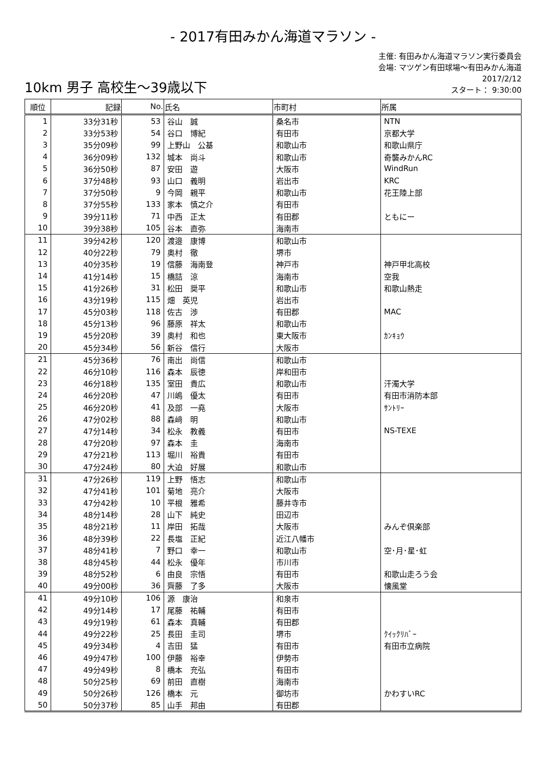- 2017有田みかん海道マラソン -
10km 男子 高校生～39歳以下
主催: 有田みかん海道マラソン実行委員会
会場: マツゲン有田球場～有田みかん海道
2017/2/12
スタート： 9:30:00
| 順位 | 記録 | No. | 氏名 | 市町村 | 所属 |
| --- | --- | --- | --- | --- | --- |
| 1 | 33分31秒 | 53 | 谷山 誠 | 桑名市 | NTN |
| 2 | 33分53秒 | 54 | 谷口 博紀 | 有田市 | 京都大学 |
| 3 | 35分09秒 | 99 | 上野山 公基 | 和歌山市 | 和歌山県庁 |
| 4 | 36分09秒 | 132 | 城本 尚斗 | 和歌山市 | 奇襲みかんRC |
| 5 | 36分50秒 | 87 | 安田 遊 | 大阪市 | WindRun |
| 6 | 37分48秒 | 93 | 山口 義明 | 岩出市 | KRC |
| 7 | 37分50秒 | 9 | 今岡 親平 | 和歌山市 | 花王陸上部 |
| 8 | 37分55秒 | 133 | 家本 慎之介 | 有田市 | |
| 9 | 39分11秒 | 71 | 中西 正太 | 有田郡 | ともにー |
| 10 | 39分38秒 | 105 | 谷本 直弥 | 海南市 | |
| 11 | 39分42秒 | 120 | 渡邉 康博 | 和歌山市 | |
| 12 | 40分22秒 | 79 | 奥村 徹 | 堺市 | |
| 13 | 40分35秒 | 19 | 信藤 海南登 | 神戸市 | 神戸甲北高校 |
| 14 | 41分14秒 | 15 | 橋詰 涼 | 海南市 | 空我 |
| 15 | 41分26秒 | 31 | 松田 奨平 | 和歌山市 | 和歌山熱走 |
| 16 | 43分19秒 | 115 | 畑 英児 | 岩出市 | |
| 17 | 45分03秒 | 118 | 佐古 渉 | 有田郡 | MAC |
| 18 | 45分13秒 | 96 | 藤原 祥太 | 和歌山市 | |
| 19 | 45分20秒 | 39 | 奥村 和也 | 東大阪市 | ｶﾝｷｮｳ |
| 20 | 45分34秒 | 56 | 新谷 信行 | 大阪市 | |
| 21 | 45分36秒 | 76 | 南出 尚信 | 和歌山市 | |
| 22 | 46分10秒 | 116 | 森本 辰徳 | 岸和田市 | |
| 23 | 46分18秒 | 135 | 室田 貴広 | 和歌山市 | 汗濁大学 |
| 24 | 46分20秒 | 47 | 川嶋 優太 | 有田市 | 有田市消防本部 |
| 25 | 46分20秒 | 41 | 及部 一堯 | 大阪市 | ｻﾝﾄﾘｰ |
| 26 | 47分02秒 | 88 | 森﨑 明 | 和歌山市 | |
| 27 | 47分14秒 | 34 | 松永 教義 | 有田市 | NS-TEXE |
| 28 | 47分20秒 | 97 | 森本 圭 | 海南市 | |
| 29 | 47分21秒 | 113 | 堀川 裕貴 | 有田市 | |
| 30 | 47分24秒 | 80 | 大迫 好展 | 和歌山市 | |
| 31 | 47分26秒 | 119 | 上野 悟志 | 和歌山市 | |
| 32 | 47分41秒 | 101 | 菊地 亮介 | 大阪市 | |
| 33 | 47分42秒 | 10 | 平根 雅希 | 藤井寺市 | |
| 34 | 48分14秒 | 28 | 山下 純史 | 田辺市 | |
| 35 | 48分21秒 | 11 | 岸田 拓哉 | 大阪市 | みんぞ倶楽部 |
| 36 | 48分39秒 | 22 | 長塩 正紀 | 近江八幡市 | |
| 37 | 48分41秒 | 7 | 野口 幸一 | 和歌山市 | 空･月･星･虹 |
| 38 | 48分45秒 | 44 | 松永 優年 | 市川市 | |
| 39 | 48分52秒 | 6 | 由良 宗悟 | 有田市 | 和歌山走ろう会 |
| 40 | 49分00秒 | 36 | 齊藤 了多 | 大阪市 | 懐風堂 |
| 41 | 49分10秒 | 106 | 源 康治 | 和泉市 | |
| 42 | 49分14秒 | 17 | 尾藤 祐輔 | 有田市 | |
| 43 | 49分19秒 | 61 | 森本 真輔 | 有田郡 | |
| 44 | 49分22秒 | 25 | 長田 圭司 | 堺市 | ｸｲｯｸﾘﾊﾞｰ |
| 45 | 49分34秒 | 4 | 吉田 猛 | 有田市 | 有田市立病院 |
| 46 | 49分47秒 | 100 | 伊藤 裕幸 | 伊勢市 | |
| 47 | 49分49秒 | 8 | 橋本 充弘 | 有田市 | |
| 48 | 50分25秒 | 69 | 前田 直樹 | 海南市 | |
| 49 | 50分26秒 | 126 | 橋本 元 | 御坊市 | かわすいRC |
| 50 | 50分37秒 | 85 | 山手 邦由 | 有田郡 | |